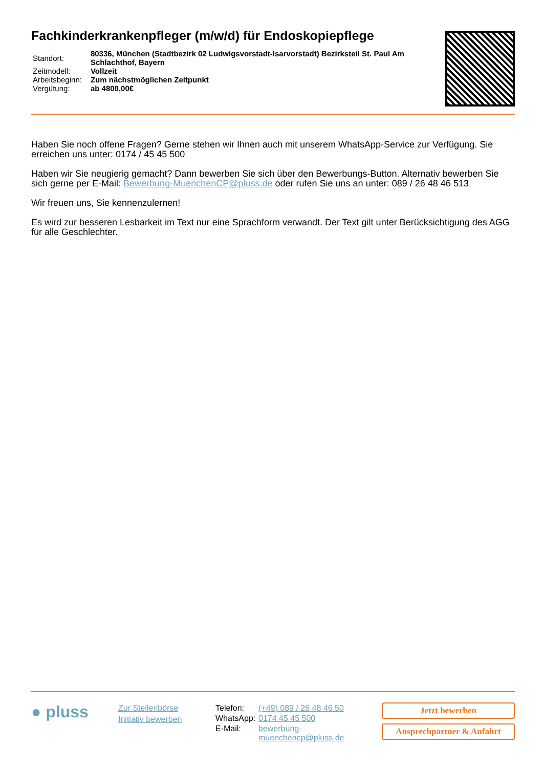Fachkinderkrankenpfleger (m/w/d) für Endoskopiepflege
| Standort: | 80336, München (Stadtbezirk 02 Ludwigsvorstadt-Isarvorstadt) Bezirksteil St. Paul Am Schlachthof, Bayern |
| Zeitmodell: | Vollzeit |
| Arbeitsbeginn: | Zum nächstmöglichen Zeitpunkt |
| Vergütung: | ab 4800,00€ |
Haben Sie noch offene Fragen? Gerne stehen wir Ihnen auch mit unserem WhatsApp-Service zur Verfügung. Sie erreichen uns unter: 0174 / 45 45 500
Haben wir Sie neugierig gemacht? Dann bewerben Sie sich über den Bewerbungs-Button. Alternativ bewerben Sie sich gerne per E-Mail: Bewerbung-MuenchenCP@pluss.de oder rufen Sie uns an unter: 089 / 26 48 46 513
Wir freuen uns, Sie kennenzulernen!
Es wird zur besseren Lesbarkeit im Text nur eine Sprachform verwandt. Der Text gilt unter Berücksichtigung des AGG für alle Geschlechter.
● pluss
Zur Stellenbörse
Initiativ bewerben
| Telefon: | (+49) 089 / 26 48 46 50 |
| WhatsApp: | 0174 45 45 500 |
| E-Mail: | bewerbung- muenchencp@pluss.de |
Jetzt bewerben
Ansprechpartner & Anfahrt